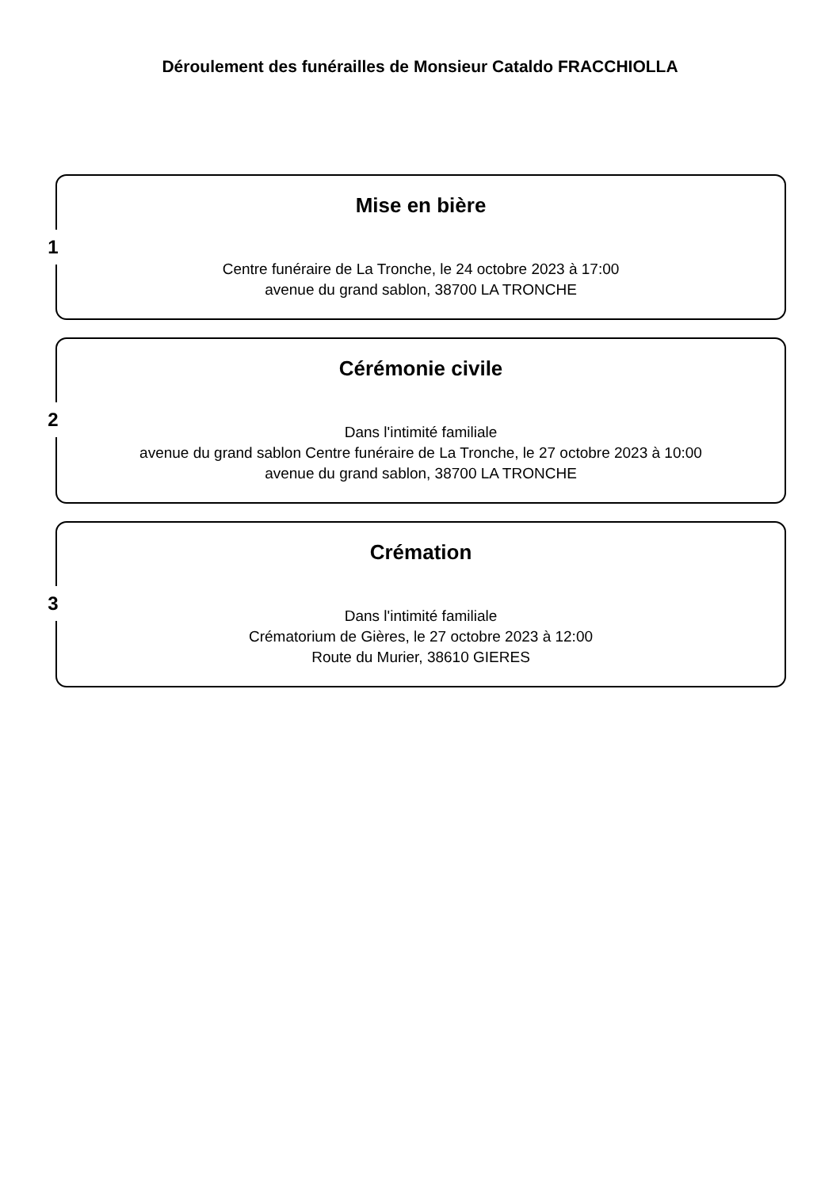Déroulement des funérailles de Monsieur Cataldo FRACCHIOLLA
1
Mise en bière
Centre funéraire de La Tronche, le 24 octobre 2023 à 17:00
avenue du grand sablon, 38700 LA TRONCHE
2
Cérémonie civile
Dans l'intimité familiale
avenue du grand sablon Centre funéraire de La Tronche, le 27 octobre 2023 à 10:00
avenue du grand sablon, 38700 LA TRONCHE
3
Crémation
Dans l'intimité familiale
Crématorium de Gières, le 27 octobre 2023 à 12:00
Route du Murier, 38610 GIERES